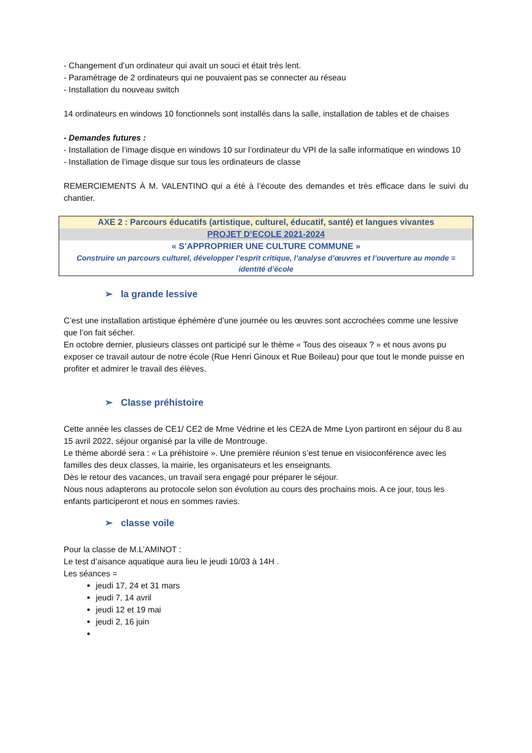- Changement d’un ordinateur qui avait un souci et était très lent.
- Paramétrage de 2 ordinateurs qui ne pouvaient pas se connecter au réseau
- Installation du nouveau switch
14 ordinateurs en windows 10 fonctionnels sont installés dans la salle, installation de tables et de chaises
- Demandes futures :
- Installation de l’image disque en windows 10 sur l’ordinateur du VPI de la salle informatique en windows 10
- Installation de l’image disque sur tous les ordinateurs de classe
REMERCIEMENTS À M. VALENTINO qui a été à l’écoute des demandes et très efficace dans le suivi du chantier.
AXE 2 : Parcours éducatifs (artistique, culturel, éducatif, santé) et langues vivantes
PROJET D’ECOLE 2021-2024
« S’APPROPRIER UNE CULTURE COMMUNE »
Construire un parcours culturel, développer l’esprit critique, l’analyse d’œuvres et l’ouverture au monde = identité d’école
➢ la grande lessive
C’est une installation artistique éphémère d’une journée ou les œuvres sont accrochées comme une lessive que l’on fait sécher.
En octobre dernier, plusieurs classes ont participé sur le thème « Tous des oiseaux ? » et nous avons pu exposer ce travail autour de notre école (Rue Henri Ginoux et Rue Boileau) pour que tout le monde puisse en profiter et admirer le travail des élèves.
➢ Classe préhistoire
Cette année les classes de CE1/ CE2 de Mme Védrine et les CE2A de Mme Lyon partiront en séjour du 8 au 15 avril 2022, séjour organisé par la ville de Montrouge.
Le thème abordé sera : « La préhistoire ». Une première réunion s’est tenue en visioconférence avec les familles des deux classes, la mairie, les organisateurs et les enseignants.
Dès le retour des vacances, un travail sera engagé pour préparer le séjour.
Nous nous adapterons au protocole selon son évolution au cours des prochains mois. A ce jour, tous les enfants participeront et nous en sommes ravies.
➢ classe voile
Pour la classe de M.L’AMINOT :
Le test d’aisance aquatique aura lieu le jeudi 10/03 à 14H .
Les séances =
jeudi 17, 24 et 31 mars
jeudi 7, 14 avril
jeudi 12 et 19 mai
jeudi 2, 16 juin